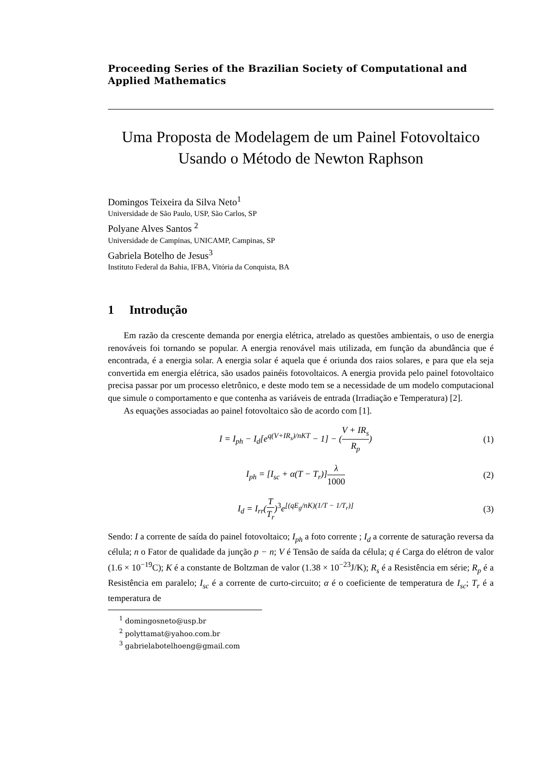Proceeding Series of the Brazilian Society of Computational and Applied Mathematics
Uma Proposta de Modelagem de um Painel Fotovoltaico
Usando o Método de Newton Raphson
Domingos Teixeira da Silva Neto<sup>1</sup>
Universidade de São Paulo, USP, São Carlos, SP
Polyane Alves Santos <sup>2</sup>
Universidade de Campinas, UNICAMP, Campinas, SP
Gabriela Botelho de Jesus<sup>3</sup>
Instituto Federal da Bahia, IFBA, Vitória da Conquista, BA
1 Introdução
Em razão da crescente demanda por energia elétrica, atrelado as questões ambientais, o uso de energia renováveis foi tornando se popular. A energia renovável mais utilizada, em função da abundância que é encontrada, é a energia solar. A energia solar é aquela que é oriunda dos raios solares, e para que ela seja convertida em energia elétrica, são usados painéis fotovoltaicos. A energia provida pelo painel fotovoltaico precisa passar por um processo eletrônico, e deste modo tem se a necessidade de um modelo computacional que simule o comportamento e que contenha as variáveis de entrada (Irradiação e Temperatura) [2].
As equações associadas ao painel fotovoltaico são de acordo com [1].
I = I<sub>ph</sub> − I<sub>d</sub>[e<sup>q(V+IR<sub>s</sub>)/nKT</sup> − 1] − (V + IR<sub>s</sub> R<sub>p</sub>) (1)
I<sub>ph</sub> = [I<sub>sc</sub> + α(T − T<sub>r</sub>)]λ 1000 (2)
I<sub>d</sub> = I<sub>rr</sub>(T T<sub>r</sub>)<sup>3</sup>e<sup>[(qE<sub>g</sub>/nK)(1/T − 1/T<sub>r</sub>)]</sup> (3)
Sendo: I a corrente de saída do painel fotovoltaico; I<sub>ph</sub> a foto corrente ; I<sub>d</sub> a corrente de saturação reversa da célula; n o Fator de qualidade da junção p − n; V é Tensão de saída da célula; q é Carga do elétron de valor (1.6 × 10<sup>−19</sup>C); K é a constante de Boltzman de valor (1.38 × 10<sup>−23</sup>J/K); R<sub>s</sub> é a Resistência em série; R<sub>p</sub> é a Resistência em paralelo; I<sub>sc</sub> é a corrente de curto-circuito; α é o coeficiente de temperatura de I<sub>sc</sub>; T<sub>r</sub> é a temperatura de
<sup>1</sup> domingosneto@usp.br
<sup>2</sup> polyttamat@yahoo.com.br
<sup>3</sup> gabrielabotelhoeng@gmail.com